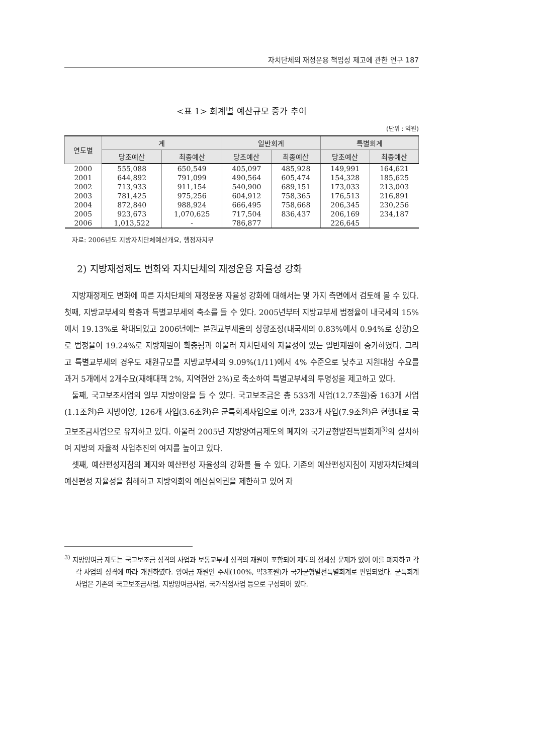자치단체의 재정운용 책임성 제고에 관한 연구 187
<표 1> 회계별 예산규모 증가 추이
(단위 : 억원)
| 연도별 | 계 | | 일반회계 | | 특별회계 | |
| --- | --- | --- | --- | --- | --- | --- |
| | 당초예산 | 최종예산 | 당초예산 | 최종예산 | 당초예산 | 최종예산 |
| 2000 | 555,088 | 650,549 | 405,097 | 485,928 | 149,991 | 164,621 |
| 2001 | 644,892 | 791,099 | 490,564 | 605,474 | 154,328 | 185,625 |
| 2002 | 713,933 | 911,154 | 540,900 | 689,151 | 173,033 | 213,003 |
| 2003 | 781,425 | 975,256 | 604,912 | 758,365 | 176,513 | 216,891 |
| 2004 | 872,840 | 988,924 | 666,495 | 758,668 | 206,345 | 230,256 |
| 2005 | 923,673 | 1,070,625 | 717,504 | 836,437 | 206,169 | 234,187 |
| 2006 | 1,013,522 | - | 786,877 | | 226,645 | |
자료: 2006년도 지방자치단체예산개요, 행정자치부
2) 지방재정제도 변화와 자치단체의 재정운용 자율성 강화
지방재정제도 변화에 따른 자치단체의 재정운용 자율성 강화에 대해서는 몇 가지 측면에서 검토해 볼 수 있다. 첫째, 지방교부세의 확충과 특별교부세의 축소를 들 수 있다. 2005년부터 지방교부세 법정율이 내국세의 15%에서 19.13%로 확대되었고 2006년에는 분권교부세율의 상향조정(내국세의 0.83%에서 0.94%로 상향)으로 법정율이 19.24%로 지방재원이 확충됨과 아울러 자치단체의 자율성이 있는 일반재원이 증가하였다. 그리고 특별교부세의 경우도 재원규모를 지방교부세의 9.09%(1/11)에서 4% 수준으로 낮추고 지원대상 수요를 과거 5개에서 2개수요(재해대책 2%, 지역현안 2%)로 축소하여 특별교부세의 투명성을 제고하고 있다.
둘째, 국고보조사업의 일부 지방이양을 들 수 있다. 국고보조금은 총 533개 사업(12.7조원)중 163개 사업(1.1조원)은 지방이양, 126개 사업(3.6조원)은 균특회계사업으로 이관, 233개 사업(7.9조원)은 현행대로 국고보조금사업으로 유지하고 있다. 아울러 2005년 지방양여금제도의 폐지와 국가균형발전특별회계<sup>3)</sup>의 설치하여 지방의 자율적 사업추진의 여지를 높이고 있다.
셋째, 예산편성지침의 폐지와 예산편성 자율성의 강화를 들 수 있다. 기존의 예산편성지침이 지방자치단체의 예산편성 자율성을 침해하고 지방의회의 예산심의권을 제한하고 있어 자
<sup>3)</sup> 지방양여금 제도는 국고보조금 성격의 사업과 보통교부세 성격의 재원이 포함되어 제도의 정체성 문제가 있어 이를 폐지하고 각각 사업의 성격에 따라 개편하였다. 양여금 재원인 주세(100%, 약3조원)가 국가균형발전특별회계로 편입되었다. 균특회계 사업은 기존의 국고보조금사업, 지방양여금사업, 국가직접사업 등으로 구성되어 있다.